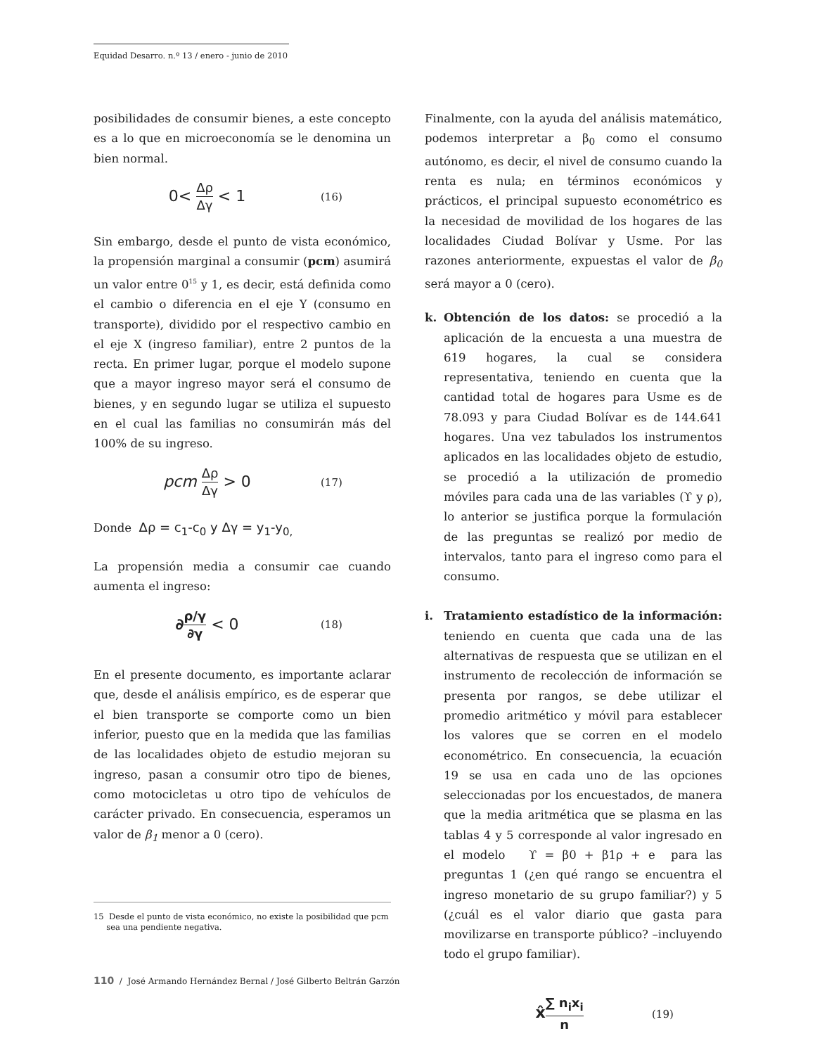Equidad Desarro. n.º 13 / enero - junio de 2010
posibilidades de consumir bienes, a este concepto es a lo que en microeconomía se le denomina un bien normal.
0< Δρ Δγ < 1
(16)
Sin embargo, desde el punto de vista económico, la propensión marginal a consumir (pcm) asumirá un valor entre 0<sup>15</sup> y 1, es decir, está definida como el cambio o diferencia en el eje Y (consumo en transporte), dividido por el respectivo cambio en el eje X (ingreso familiar), entre 2 puntos de la recta. En primer lugar, porque el modelo supone que a mayor ingreso mayor será el consumo de bienes, y en segundo lugar se utiliza el supuesto en el cual las familias no consumirán más del 100% de su ingreso.
pcm Δρ Δγ > 0
(17)
Donde Δρ = c<sub>1</sub>-c<sub>0</sub> y Δγ = y<sub>1</sub>-y<sub>0,</sub>
La propensión media a consumir cae cuando aumenta el ingreso:
∂ρ/γ ∂γ < 0
(18)
En el presente documento, es importante aclarar que, desde el análisis empírico, es de esperar que el bien transporte se comporte como un bien inferior, puesto que en la medida que las familias de las localidades objeto de estudio mejoran su ingreso, pasan a consumir otro tipo de bienes, como motocicletas u otro tipo de vehículos de carácter privado. En consecuencia, esperamos un valor de β<sub>1</sub> menor a 0 (cero).
Finalmente, con la ayuda del análisis matemático, podemos interpretar a β<sub>0</sub> como el consumo autónomo, es decir, el nivel de consumo cuando la renta es nula; en términos económicos y prácticos, el principal supuesto econométrico es la necesidad de movilidad de los hogares de las localidades Ciudad Bolívar y Usme. Por las razones anteriormente, expuestas el valor de β<sub>0</sub> será mayor a 0 (cero).
k. Obtención de los datos: se procedió a la aplicación de la encuesta a una muestra de 619 hogares, la cual se considera representativa, teniendo en cuenta que la cantidad total de hogares para Usme es de 78.093 y para Ciudad Bolívar es de 144.641 hogares. Una vez tabulados los instrumentos aplicados en las localidades objeto de estudio, se procedió a la utilización de promedio móviles para cada una de las variables (ϒ y ρ), lo anterior se justifica porque la formulación de las preguntas se realizó por medio de intervalos, tanto para el ingreso como para el consumo.
i. Tratamiento estadístico de la información: teniendo en cuenta que cada una de las alternativas de respuesta que se utilizan en el instrumento de recolección de información se presenta por rangos, se debe utilizar el promedio aritmético y móvil para establecer los valores que se corren en el modelo econométrico. En consecuencia, la ecuación 19 se usa en cada uno de las opciones seleccionadas por los encuestados, de manera que la media aritmética que se plasma en las tablas 4 y 5 corresponde al valor ingresado en el modelo ϒ = β0 + β1ρ + e para las preguntas 1 (¿en qué rango se encuentra el ingreso monetario de su grupo familiar?) y 5 (¿cuál es el valor diario que gasta para movilizarse en transporte público? –incluyendo todo el grupo familiar).
x̂∑ n<sub>i</sub>x<sub>i</sub> n
(19)
15 Desde el punto de vista económico, no existe la posibilidad que pcm
sea una pendiente negativa.
110 / José Armando Hernández Bernal / José Gilberto Beltrán Garzón